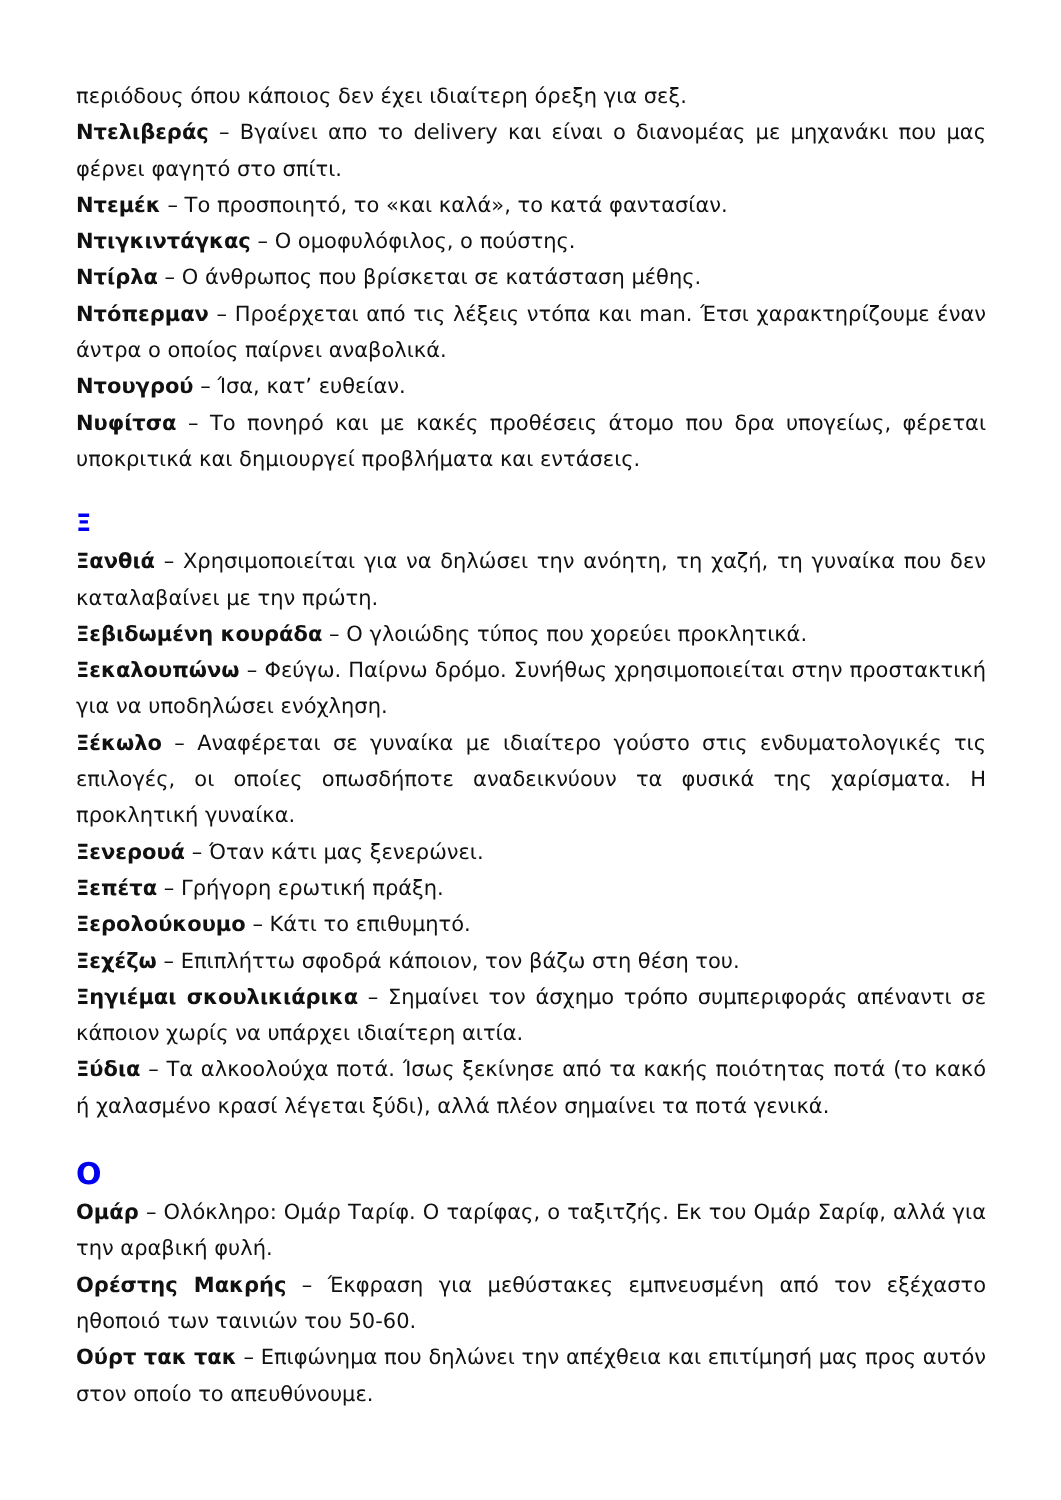περιόδους όπου κάποιος δεν έχει ιδιαίτερη όρεξη για σεξ.
Ντελιβεράς – Βγαίνει απο το delivery και είναι ο διανομέας με μηχανάκι που μας φέρνει φαγητό στο σπίτι.
Ντεμέκ – Το προσποιητό, το «και καλά», το κατά φαντασίαν.
Ντιγκιντάγκας – Ο ομοφυλόφιλος, ο πούστης.
Ντίρλα – Ο άνθρωπος που βρίσκεται σε κατάσταση μέθης.
Ντόπερμαν – Προέρχεται από τις λέξεις ντόπα και man. Έτσι χαρακτηρίζουμε έναν άντρα ο οποίος παίρνει αναβολικά.
Ντουγρού – Ίσα, κατ’ ευθείαν.
Νυφίτσα – Το πονηρό και με κακές προθέσεις άτομο που δρα υπογείως, φέρεται υποκριτικά και δημιουργεί προβλήματα και εντάσεις.
Ξ
Ξανθιά – Χρησιμοποιείται για να δηλώσει την ανόητη, τη χαζή, τη γυναίκα που δεν καταλαβαίνει με την πρώτη.
Ξεβιδωμένη κουράδα – Ο γλοιώδης τύπος που χορεύει προκλητικά.
Ξεκαλουπώνω – Φεύγω. Παίρνω δρόμο. Συνήθως χρησιμοποιείται στην προστακτική για να υποδηλώσει ενόχληση.
Ξέκωλο – Αναφέρεται σε γυναίκα με ιδιαίτερο γούστο στις ενδυματολογικές τις επιλογές, οι οποίες οπωσδήποτε αναδεικνύουν τα φυσικά της χαρίσματα. Η προκλητική γυναίκα.
Ξενερουά – Όταν κάτι μας ξενερώνει.
Ξεπέτα – Γρήγορη ερωτική πράξη.
Ξερολούκουμο – Κάτι το επιθυμητό.
Ξεχέζω – Επιπλήττω σφοδρά κάποιον, τον βάζω στη θέση του.
Ξηγιέμαι σκουλικιάρικα – Σημαίνει τον άσχημο τρόπο συμπεριφοράς απέναντι σε κάποιον χωρίς να υπάρχει ιδιαίτερη αιτία.
Ξύδια – Τα αλκοολούχα ποτά. Ίσως ξεκίνησε από τα κακής ποιότητας ποτά (το κακό ή χαλασμένο κρασί λέγεται ξύδι), αλλά πλέον σημαίνει τα ποτά γενικά.
Ο
Ομάρ – Ολόκληρο: Ομάρ Ταρίφ. Ο ταρίφας, ο ταξιτζής. Εκ του Ομάρ Σαρίφ, αλλά για την αραβική φυλή.
Ορέστης Μακρής – Έκφραση για μεθύστακες εμπνευσμένη από τον εξέχαστο ηθοποιό των ταινιών του 50-60.
Ούρτ τακ τακ – Επιφώνημα που δηλώνει την απέχθεια και επιτίμησή μας προς αυτόν στον οποίο το απευθύνουμε.